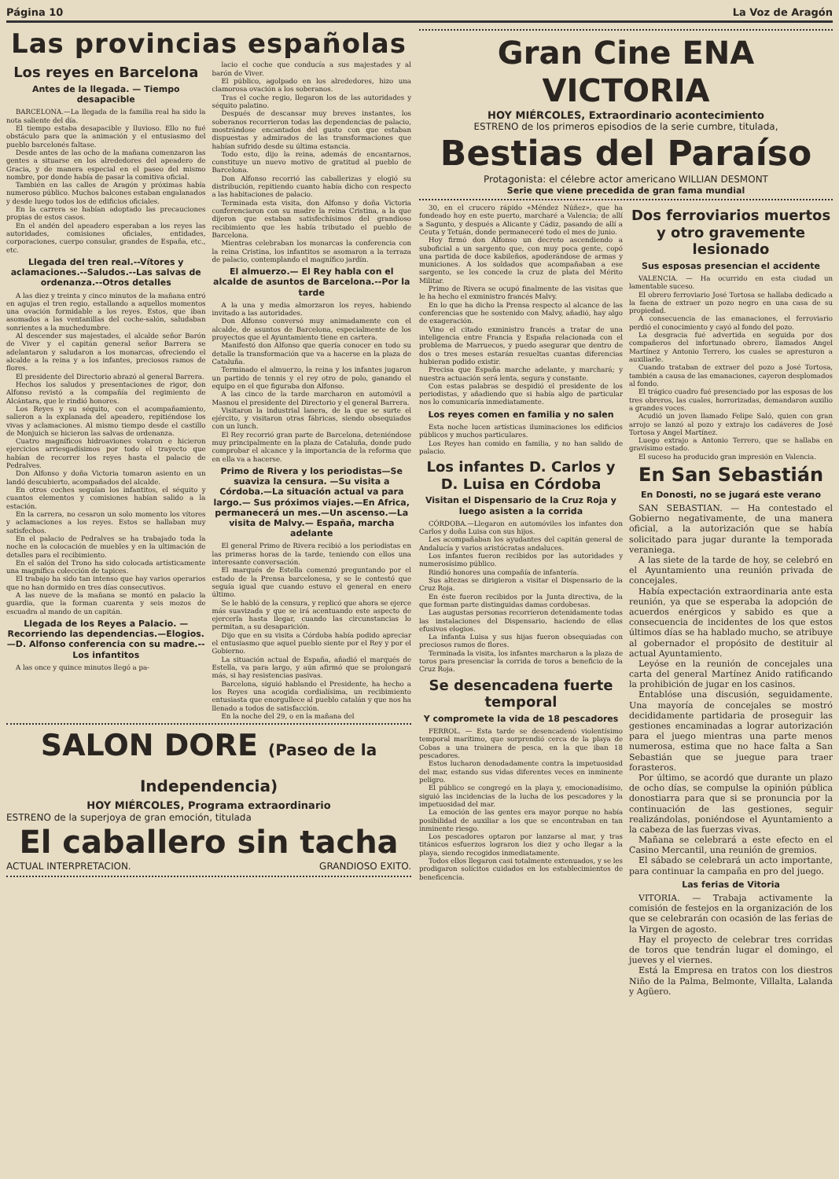Página 10 La Voz de Aragón
Las provincias españolas
Los reyes en Barcelona
Antes de la llegada. — Tiempo desapacible
BARCELONA.—La llegada de la familia real ha sido la nota saliente del día.
El tiempo estaba desapacible y lluvioso. Ello no fué obstáculo para que la animación y el entusiasmo del pueblo barcelonés faltase.
Desde antes de las ocho de la mañana comenzaron las gentes a situarse en los alrededores del apeadero de Gracia, y de manera especial en el paseo del mismo nombre, por donde había de pasar la comitiva oficial.
También en las calles de Aragón y próximas había numeroso público. Muchos balcones estaban engalanados y desde luego todos los de edificios oficiales.
En la carrera se habían adoptado las precauciones propias de estos casos.
En el andén del apeadero esperaban a los reyes las autoridades, comisiones oficiales, entidades, corporaciones, cuerpo consular, grandes de España, etc., etc.
Llegada del tren real.--Vítores y aclamaciones.--Saludos.--Las salvas de ordenanza.--Otros detalles
A las diez y treinta y cinco minutos de la mañana entró en agujas el tren regio, estallando a aquellos momentos una ovación formidable a los reyes. Estos, que iban asomados a las ventanillas del coche-salón, saludaban sonrientes a la muchedumbre.
Al descender sus majestades, el alcalde señor Barón de Viver y el capitán general señor Barrera se adelantaron y saludaron a los monarcas, ofreciendo el alcalde a la reina y a los infantes, preciosos ramos de flores.
El presidente del Directorio abrazó al general Barrera.
Hechos los saludos y presentaciones de rigor, don Alfonso revistó a la compañía del regimiento de Alcántara, que le rindió honores.
Los Reyes y su séquito, con el acompañamiento, salieron a la explanada del apeadero, repitiéndose los vivas y aclamaciones. Al mismo tiempo desde el castillo de Monjuich se hicieron las salvas de ordenanza.
Cuatro magníficos hidroaviones volaron e hicieron ejercicios arriesgadísimos por todo el trayecto que habían de recorrer los reyes hasta el palacio de Pedralves.
Don Alfonso y doña Victoria tomaron asiento en un landó descubierto, acompañados del alcalde.
En otros coches seguían los infantitos, el séquito y cuantos elementos y comisiones habían salido a la estación.
En la carrera, no cesaron un solo momento los vítores y aclamaciones a los reyes. Estos se hallaban muy satisfechos.
En el palacio de Pedralves se ha trabajado toda la noche en la colocación de muebles y en la ultimación de detalles para el recibimiento.
En el salón del Trono ha sido colocada artísticamente una magnífica colección de tapices.
El trabajo ha sido tan intenso que hay varios operarios que no han dormido en tres días consecutivos.
A las nueve de la mañana se montó en palacio la guardia, que la forman cuarenta y seis mozos de escuadra al mando de un capitán.
Llegada de los Reyes a Palacio. —Recorriendo las dependencias.—Elogios.—D. Alfonso conferencia con su madre.--Los infantitos
A las once y quince minutos llegó a pa-
lacio el coche que conducía a sus majestades y al barón de Viver.
El público, agolpado en los alrededores, hizo una clamorosa ovación a los soberanos.
Tras el coche regio, llegaron los de las autoridades y séquito palatino.
Después de descansar muy breves instantes, los soberanos recorrieron todas las dependencias de palacio, mostrándose encantados del gusto con que estaban dispuestas y admirados de las transformaciones que habían sufrido desde su última estancia.
Todo esto, dijo la reina, además de encantarnos, constituye un nuevo motivo de gratitud al pueblo de Barcelona.
Don Alfonso recorrió las caballerizas y elogió su distribución, repitiendo cuanto había dicho con respecto a las habitaciones de palacio.
Terminada esta visita, don Alfonso y doña Victoria conferenciaron con su madre la reina Cristina, a la que dijeron que estaban satisfechísimos del grandioso recibimiento que les había tributado el pueblo de Barcelona.
Mientras celebraban los monarcas la conferencia con la reina Cristina, los infantitos se asomaron a la terraza de palacio, contemplando el magnífico jardín.
El almuerzo.— El Rey habla con el alcalde de asuntos de Barcelona.--Por la tarde
A la una y media almorzaron los reyes, habiendo invitado a las autoridades.
Don Alfonso conversó muy animadamente con el alcalde, de asuntos de Barcelona, especialmente de los proyectos que el Ayuntamiento tiene en cartera.
Manifestó don Alfonso que quería conocer en todo su detalle la transformación que va a hacerse en la plaza de Cataluña.
Terminado el almuerzo, la reina y los infantes jugaron un partido de tennis y el rey otro de polo, ganando el equipo en el que figuraba don Alfonso.
A las cinco de la tarde marcharon en automóvil a Masnou el presidente del Directorio y el general Barrera.
Visitaron la industrial lanera, de la que se surte el ejército, y visitaron otras fábricas, siendo obsequiados con un lunch.
El Rey recorrió gran parte de Barcelona, deteniéndose muy principalmente en la plaza de Cataluña, donde pudo comprobar el alcance y la importancia de la reforma que en ella va a hacerse.
Primo de Rivera y los periodistas—Se suaviza la censura. —Su visita a Córdoba.—La situación actual va para largo.— Sus próximos viajes.—En Africa, permanecerá un mes.—Un ascenso.—La visita de Malvy.— España, marcha adelante
El general Primo de Rivera recibió a los periodistas en las primeras horas de la tarde, teniendo con ellos una interesante conversación.
El marqués de Estella comenzó preguntando por el estado de la Prensa barcelonesa, y se le contestó que seguía igual que cuando estuvo el general en enero último.
Se le habló de la censura, y replicó que ahora se ejerce más suavizada y que se irá acentuando este aspecto de ejercerla hasta llegar, cuando las circunstancias lo permitan, a su desaparición.
Dijo que en su visita a Córdoba había podido apreciar el entusiasmo que aquel pueblo siente por el Rey y por el Gobierno.
La situación actual de España, añadió el marqués de Estella, va para largo, y aún afirmó que se prolongará más, si hay resistencias pasivas.
Barcelona, siguió hablando el Presidente, ha hecho a los Reyes una acogida cordialísima, un recibimiento entusiasta que enorgullece al pueblo catalán y que nos ha llenado a todos de satisfacción.
En la noche del 29, o en la mañana del
SALON DORE (Paseo de la Independencia)
HOY MIÉRCOLES, Programa extraordinario
ESTRENO de la superjoya de gran emoción, titulada
El caballero sin tacha
ACTUAL INTERPRETACION. GRANDIOSO EXITO.
Gran Cine ENA VICTORIA
HOY MIÉRCOLES, Extraordinario acontecimiento
ESTRENO de los primeros episodios de la serie cumbre, titulada,
Bestias del Paraíso
Protagonista: el célebre actor americano WILLIAN DESMONT
Serie que viene precedida de gran fama mundial
30, en el crucero rápido «Méndez Núñez», que ha fondeado hoy en este puerto, marcharé a Valencia; de allí a Sagunto, y después a Alicante y Cádiz, pasando de allí a Ceuta y Tetuán, donde permaneceré todo el mes de junio.
Hoy firmó don Alfonso un decreto ascendiendo a suboficial a un sargento que, con muy poca gente, copó una partida de doce kabileños, apoderándose de armas y municiones. A los soldados que acompañaban a ese sargento, se les concede la cruz de plata del Mérito Militar.
Primo de Rivera se ocupó finalmente de las visitas que le ha hecho el exministro francés Malvy.
En lo que ha dicho la Prensa respecto al alcance de las conferencias que he sostenido con Malvy, añadió, hay algo de exageración.
Vino el citado exministro francés a tratar de una inteligencia entre Francia y España relacionada con el problema de Marruecos, y puedo asegurar que dentro de dos o tres meses estarán resueltas cuantas diferencias hubieran podido existir.
Precisa que España marche adelante, y marchará; y nuestra actuación será lenta, segura y constante.
Con estas palabras se despidió el presidente de los periodistas, y añadiendo que si había algo de particular nos lo comunicaría inmediatamente.
Los reyes comen en familia y no salen
Esta noche lucen artísticas iluminaciones los edificios públicos y muchos particulares.
Los Reyes han comido en familia, y no han salido de palacio.
Los infantes D. Carlos y D. Luisa en Córdoba
Visitan el Dispensario de la Cruz Roja y luego asisten a la corrida
CÓRDOBA.—Llegaron en automóviles los infantes don Carlos y doña Luisa con sus hijos.
Les acompañaban los ayudantes del capitán general de Andalucía y varios aristócratas andaluces.
Los infantes fueron recibidos por las autoridades y numerosísimo público.
Rindió honores una compañía de infantería.
Sus altezas se dirigieron a visitar el Dispensario de la Cruz Roja.
En éste fueron recibidos por la Junta directiva, de la que forman parte distinguidas damas cordobesas.
Las augustas personas recorrieron detenidamente todas las instalaciones del Dispensario, haciendo de ellas efusivos elogios.
La infanta Luisa y sus hijas fueron obsequiadas con preciosos ramos de flores.
Terminada la visita, los infantes marcharon a la plaza de toros para presenciar la corrida de toros a beneficio de la Cruz Roja.
Se desencadena fuerte temporal
Y compromete la vida de 18 pescadores
FERROL. — Esta tarde se desencadenó violentísimo temporal marítimo, que sorprendió cerca de la playa de Cobas a una trainera de pesca, en la que iban 18 pescadores.
Estos lucharon denodadamente contra la impetuosidad del mar, estando sus vidas diferentes veces en inminente peligro.
El público se congregó en la playa y, emocionadísimo, siguió las incidencias de la lucha de los pescadores y la impetuosidad del mar.
La emoción de las gentes era mayor porque no había posibilidad de auxiliar a los que se encontraban en tan inminente riesgo.
Los pescadores optaron por lanzarse al mar, y tras titánicos esfuerzos lograron los diez y ocho llegar a la playa, siendo recogidos inmediatamente.
Todos ellos llegaron casi totalmente extenuados, y se les prodigaron solícitos cuidados en los establecimientos de beneficencia.
Dos ferroviarios muertos y otro gravemente lesionado
Sus esposas presencian el accidente
VALENCIA. — Ha ocurrido en esta ciudad un lamentable suceso.
El obrero ferroviario José Tortosa se hallaba dedicado a la faena de extraer un pozo negro en una casa de su propiedad.
A consecuencia de las emanaciones, el ferroviario perdió el conocimiento y cayó al fondo del pozo.
La desgracia fué advertida en seguida por dos compañeros del infortunado obrero, llamados Angel Martínez y Antonio Terrero, los cuales se apresturon a auxiliarle.
Cuando trataban de extraer del pozo a José Tortosa, también a causa de las emanaciones, cayeron desplomados al fondo.
El trágico cuadro fué presenciado por las esposas de los tres obreros, las cuales, horrorizadas, demandaron auxilio a grandes voces.
Acudió un joven llamado Felipe Saló, quien con gran arrojo se lanzó al pozo y extrajo los cadáveres de José Tortosa y Angel Martínez.
Luego extrajo a Antonio Terrero, que se hallaba en gravísimo estado.
El suceso ha producido gran impresión en Valencia.
En San Sebastián
En Donosti, no se jugará este verano
SAN SEBASTIAN. — Ha contestado el Gobierno negativamente, de una manera oficial, a la autorización que se había solicitado para jugar durante la temporada veraniega.
A las siete de la tarde de hoy, se celebró en el Ayuntamiento una reunión privada de concejales.
Había expectación extraordinaria ante esta reunión, ya que se esperaba la adopción de acuerdos enérgicos y sabido es que a consecuencia de incidentes de los que estos últimos días se ha hablado mucho, se atribuye al gobernador el propósito de destituir al actual Ayuntamiento.
Leyóse en la reunión de concejales una carta del general Martínez Anido ratificando la prohibición de jugar en los casinos.
Entablóse una discusión, seguidamente. Una mayoría de concejales se mostró decididamente partidaria de proseguir las gestiones encaminadas a lograr autorización para el juego mientras una parte menos numerosa, estima que no hace falta a San Sebastián que se juegue para traer forasteros.
Por último, se acordó que durante un plazo de ocho días, se compulse la opinión pública donostiarra para que si se pronuncia por la continuación de las gestiones, seguir realizándolas, poniéndose el Ayuntamiento a la cabeza de las fuerzas vivas.
Mañana se celebrará a este efecto en el Casino Mercantil, una reunión de gremios.
El sábado se celebrará un acto importante, para continuar la campaña en pro del juego.
Las ferias de Vitoria
VITORIA. — Trabaja activamente la comisión de festejos en la organización de los que se celebrarán con ocasión de las ferias de la Virgen de agosto.
Hay el proyecto de celebrar tres corridas de toros que tendrán lugar el domingo, el jueves y el viernes.
Está la Empresa en tratos con los diestros Niño de la Palma, Belmonte, Villalta, Lalanda y Agüero.